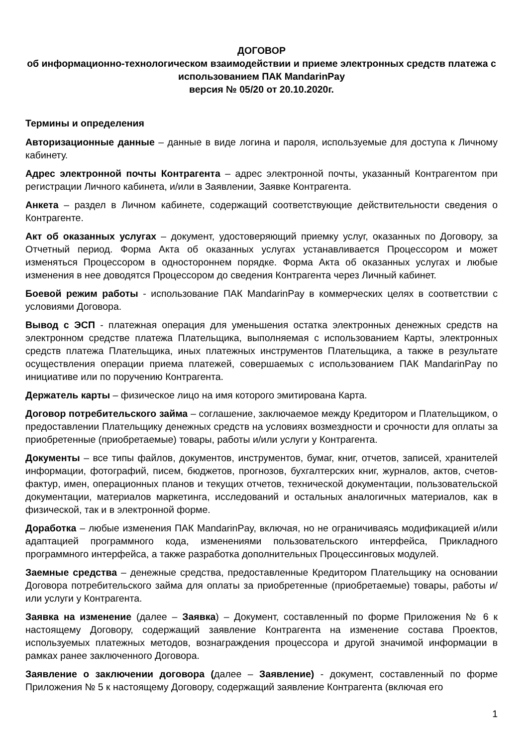ДОГОВОР
об информационно-технологическом взаимодействии и приеме электронных средств платежа с использованием ПАК MandarinPay
версия № 05/20 от 20.10.2020г.
Термины и определения
Авторизационные данные – данные в виде логина и пароля, используемые для доступа к Личному кабинету.
Адрес электронной почты Контрагента – адрес электронной почты, указанный Контрагентом при регистрации Личного кабинета, и/или в Заявлении, Заявке Контрагента.
Анкета – раздел в Личном кабинете, содержащий соответствующие действительности сведения о Контрагенте.
Акт об оказанных услугах – документ, удостоверяющий приемку услуг, оказанных по Договору, за Отчетный период. Форма Акта об оказанных услугах устанавливается Процессором и может изменяться Процессором в одностороннем порядке. Форма Акта об оказанных услугах и любые изменения в нее доводятся Процессором до сведения Контрагента через Личный кабинет.
Боевой режим работы - использование ПАК MandarinPay в коммерческих целях в соответствии с условиями Договора.
Вывод с ЭСП - платежная операция для уменьшения остатка электронных денежных средств на электронном средстве платежа Плательщика, выполняемая с использованием Карты, электронных средств платежа Плательщика, иных платежных инструментов Плательщика, а также в результате осуществления операции приема платежей, совершаемых с использованием ПАК MandarinPay по инициативе или по поручению Контрагента.
Держатель карты – физическое лицо на имя которого эмитирована Карта.
Договор потребительского займа – соглашение, заключаемое между Кредитором и Плательщиком, о предоставлении Плательщику денежных средств на условиях возмездности и срочности для оплаты за приобретенные (приобретаемые) товары, работы и/или услуги у Контрагента.
Документы – все типы файлов, документов, инструментов, бумаг, книг, отчетов, записей, хранителей информации, фотографий, писем, бюджетов, прогнозов, бухгалтерских книг, журналов, актов, счетов-фактур, имен, операционных планов и текущих отчетов, технической документации, пользовательской документации, материалов маркетинга, исследований и остальных аналогичных материалов, как в физической, так и в электронной форме.
Доработка – любые изменения ПАК MandarinPay, включая, но не ограничиваясь модификацией и/или адаптацией программного кода, изменениями пользовательского интерфейса, Прикладного программного интерфейса, а также разработка дополнительных Процессинговых модулей.
Заемные средства – денежные средства, предоставленные Кредитором Плательщику на основании Договора потребительского займа для оплаты за приобретенные (приобретаемые) товары, работы и/или услуги у Контрагента.
Заявка на изменение (далее – Заявка) – Документ, составленный по форме Приложения № 6 к настоящему Договору, содержащий заявление Контрагента на изменение состава Проектов, используемых платежных методов, вознаграждения процессора и другой значимой информации в рамках ранее заключенного Договора.
Заявление о заключении договора (далее – Заявление) - документ, составленный по форме Приложения № 5 к настоящему Договору, содержащий заявление Контрагента (включая его
1